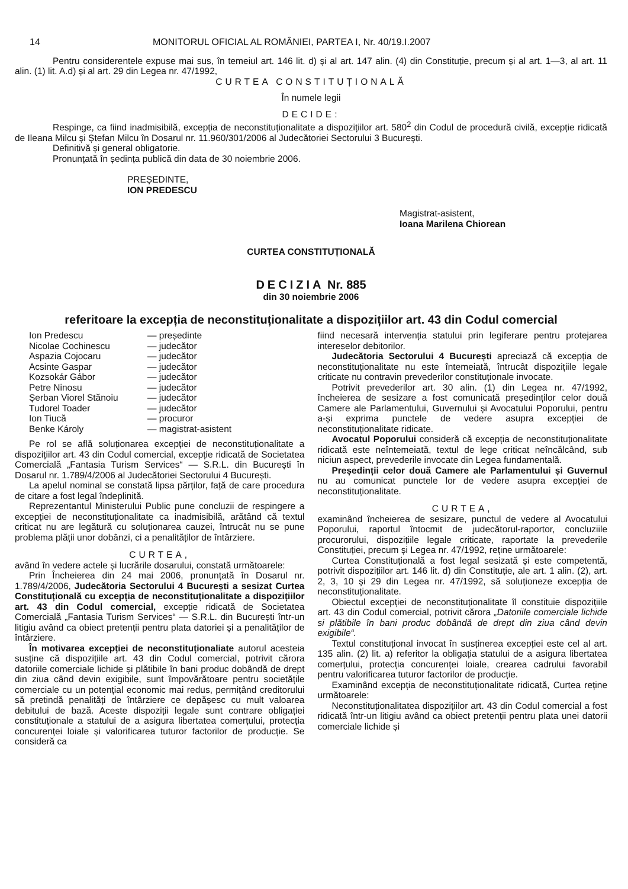14 MONITORUL OFICIAL AL ROMÂNIEI, PARTEA I, Nr. 40/19.I.2007
Pentru considerentele expuse mai sus, în temeiul art. 146 lit. d) și al art. 147 alin. (4) din Constituție, precum și al art. 1—3, al art. 11 alin. (1) lit. A.d) și al art. 29 din Legea nr. 47/1992,
CURTEA CONSTITUȚIONALĂ
În numele legii
DECIDE:
Respinge, ca fiind inadmisibilă, excepția de neconstituționalitate a dispozițiilor art. 580<sup>2</sup> din Codul de procedură civilă, excepție ridicată de Ileana Milcu și Ștefan Milcu în Dosarul nr. 11.960/301/2006 al Judecătoriei Sectorului 3 București.
Definitivă și general obligatorie.
Pronunțată în ședința publică din data de 30 noiembrie 2006.
PREȘEDINTE,
ION PREDESCU
Magistrat-asistent,
Ioana Marilena Chiorean
CURTEA CONSTITUȚIONALĂ
DECIZIA Nr. 885
din 30 noiembrie 2006
referitoare la excepția de neconstituționalitate a dispozițiilor art. 43 din Codul comercial
| Ion Predescu | — președinte |
| Nicolae Cochinescu | — judecător |
| Aspazia Cojocaru | — judecător |
| Acsinte Gaspar | — judecător |
| Kozsokár Gábor | — judecător |
| Petre Ninosu | — judecător |
| Șerban Viorel Stănoiu | — judecător |
| Tudorel Toader | — judecător |
| Ion Tiucă | — procuror |
| Benke Károly | — magistrat-asistent |
Pe rol se află soluționarea excepției de neconstituționalitate a dispozițiilor art. 43 din Codul comercial, excepție ridicată de Societatea Comercială „Fantasia Turism Services“ — S.R.L. din București în Dosarul nr. 1.789/4/2006 al Judecătoriei Sectorului 4 București.
La apelul nominal se constată lipsa părților, față de care procedura de citare a fost legal îndeplinită.
Reprezentantul Ministerului Public pune concluzii de respingere a excepției de neconstituționalitate ca inadmisibilă, arătând că textul criticat nu are legătură cu soluționarea cauzei, întrucât nu se pune problema plății unor dobânzi, ci a penalităților de întârziere.
CURTEA,
având în vedere actele și lucrările dosarului, constată următoarele:
Prin Încheierea din 24 mai 2006, pronunțată în Dosarul nr. 1.789/4/2006, Judecătoria Sectorului 4 București a sesizat Curtea Constituțională cu excepția de neconstituționalitate a dispozițiilor art. 43 din Codul comercial, excepție ridicată de Societatea Comercială „Fantasia Turism Services“ — S.R.L. din București într-un litigiu având ca obiect pretenții pentru plata datoriei și a penalităților de întârziere.
În motivarea excepției de neconstituționaliate autorul acesteia susține că dispozițiile art. 43 din Codul comercial, potrivit cărora datoriile comerciale lichide și plătibile în bani produc dobândă de drept din ziua când devin exigibile, sunt împovărătoare pentru societățile comerciale cu un potențial economic mai redus, permițând creditorului să pretindă penalități de întârziere ce depășesc cu mult valoarea debitului de bază. Aceste dispoziții legale sunt contrare obligației constituționale a statului de a asigura libertatea comerțului, protecția concurenței loiale și valorificarea tuturor factorilor de producție. Se consideră ca
fiind necesară intervenția statului prin legiferare pentru protejarea intereselor debitorilor.
Judecătoria Sectorului 4 București apreciază că excepția de neconstituționalitate nu este întemeiată, întrucât dispozițiile legale criticate nu contravin prevederilor constituționale invocate.
Potrivit prevederilor art. 30 alin. (1) din Legea nr. 47/1992, încheierea de sesizare a fost comunicată președinților celor două Camere ale Parlamentului, Guvernului și Avocatului Poporului, pentru a-și exprima punctele de vedere asupra excepției de neconstituționalitate ridicate.
Avocatul Poporului consideră că excepția de neconstituționalitate ridicată este neîntemeiată, textul de lege criticat neîncălcând, sub niciun aspect, prevederile invocate din Legea fundamentală.
Președinții celor două Camere ale Parlamentului și Guvernul nu au comunicat punctele lor de vedere asupra excepției de neconstituționalitate.
CURTEA,
examinând încheierea de sesizare, punctul de vedere al Avocatului Poporului, raportul întocmit de judecătorul-raportor, concluziile procurorului, dispozițiile legale criticate, raportate la prevederile Constituției, precum și Legea nr. 47/1992, reține următoarele:
Curtea Constituțională a fost legal sesizată și este competentă, potrivit dispozițiilor art. 146 lit. d) din Constituție, ale art. 1 alin. (2), art. 2, 3, 10 și 29 din Legea nr. 47/1992, să soluționeze excepția de neconstituționalitate.
Obiectul excepției de neconstituționalitate îl constituie dispozițiile art. 43 din Codul comercial, potrivit cărora „Datoriile comerciale lichide si plătibile în bani produc dobândă de drept din ziua când devin exigibile“.
Textul constituțional invocat în susținerea excepției este cel al art. 135 alin. (2) lit. a) referitor la obligația statului de a asigura libertatea comerțului, protecția concurenței loiale, crearea cadrului favorabil pentru valorificarea tuturor factorilor de producție.
Examinând excepția de neconstituționalitate ridicată, Curtea reține următoarele:
Neconstituționalitatea dispozițiilor art. 43 din Codul comercial a fost ridicată într-un litigiu având ca obiect pretenții pentru plata unei datorii comerciale lichide și